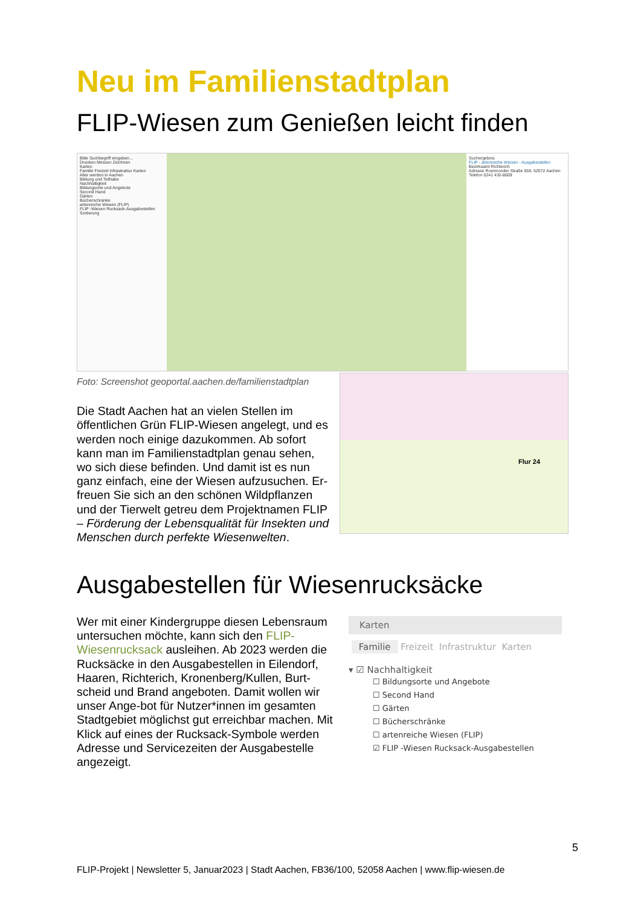Neu im Familienstadtplan
FLIP-Wiesen zum Genießen leicht finden
Bitte Suchbegriff eingeben...
Drucken Messen Zeichnen
Karten
Familie Freizeit Infrastruktur Karten
Alter werden in Aachen
Bildung und Teilhabe
Nachhaltigkeit
Bildungsorte und Angebote
Second Hand
Gärten
Bücherschränke
artenreiche Wiesen (FLIP)
FLIP -Wiesen Rucksack-Ausgabestellen
Sortierung
Suchergebnis
FLIP - artenreiche Wiesen - Ausgabestellen
Bezirksamt Richterich
Adresse Roermonder Straße 559, 52072 Aachen
Telefon 0241 432-8609
Foto: Screenshot geoportal.aachen.de/familienstadtplan
Die Stadt Aachen hat an vielen Stellen im öffentlichen Grün FLIP-Wiesen angelegt, und es werden noch einige dazukommen. Ab sofort kann man im Familienstadtplan genau sehen, wo sich diese befinden. Und damit ist es nun ganz einfach, eine der Wiesen aufzusuchen. Er-freuen Sie sich an den schönen Wildpflanzen und der Tierwelt getreu dem Projektnamen FLIP – Förderung der Lebensqualität für Insekten und Menschen durch perfekte Wiesenwelten.
Flur 24
Ausgabestellen für Wiesenrucksäcke
Wer mit einer Kindergruppe diesen Lebensraum untersuchen möchte, kann sich den FLIP-Wiesenrucksack ausleihen. Ab 2023 werden die Rucksäcke in den Ausgabestellen in Eilendorf, Haaren, Richterich, Kronenberg/Kullen, Burt-scheid und Brand angeboten. Damit wollen wir unser Ange-bot für Nutzer*innen im gesamten Stadtgebiet möglichst gut erreichbar machen. Mit Klick auf eines der Rucksack-Symbole werden Adresse und Servicezeiten der Ausgabestelle angezeigt.
Karten
Familie Freizeit Infrastruktur Karten
▾ ☑ Nachhaltigkeit
☐ Bildungsorte und Angebote
☐ Second Hand
☐ Gärten
☐ Bücherschränke
☐ artenreiche Wiesen (FLIP)
☑ FLIP -Wiesen Rucksack-Ausgabestellen
5
FLIP-Projekt | Newsletter 5, Januar2023 | Stadt Aachen, FB36/100, 52058 Aachen | www.flip-wiesen.de